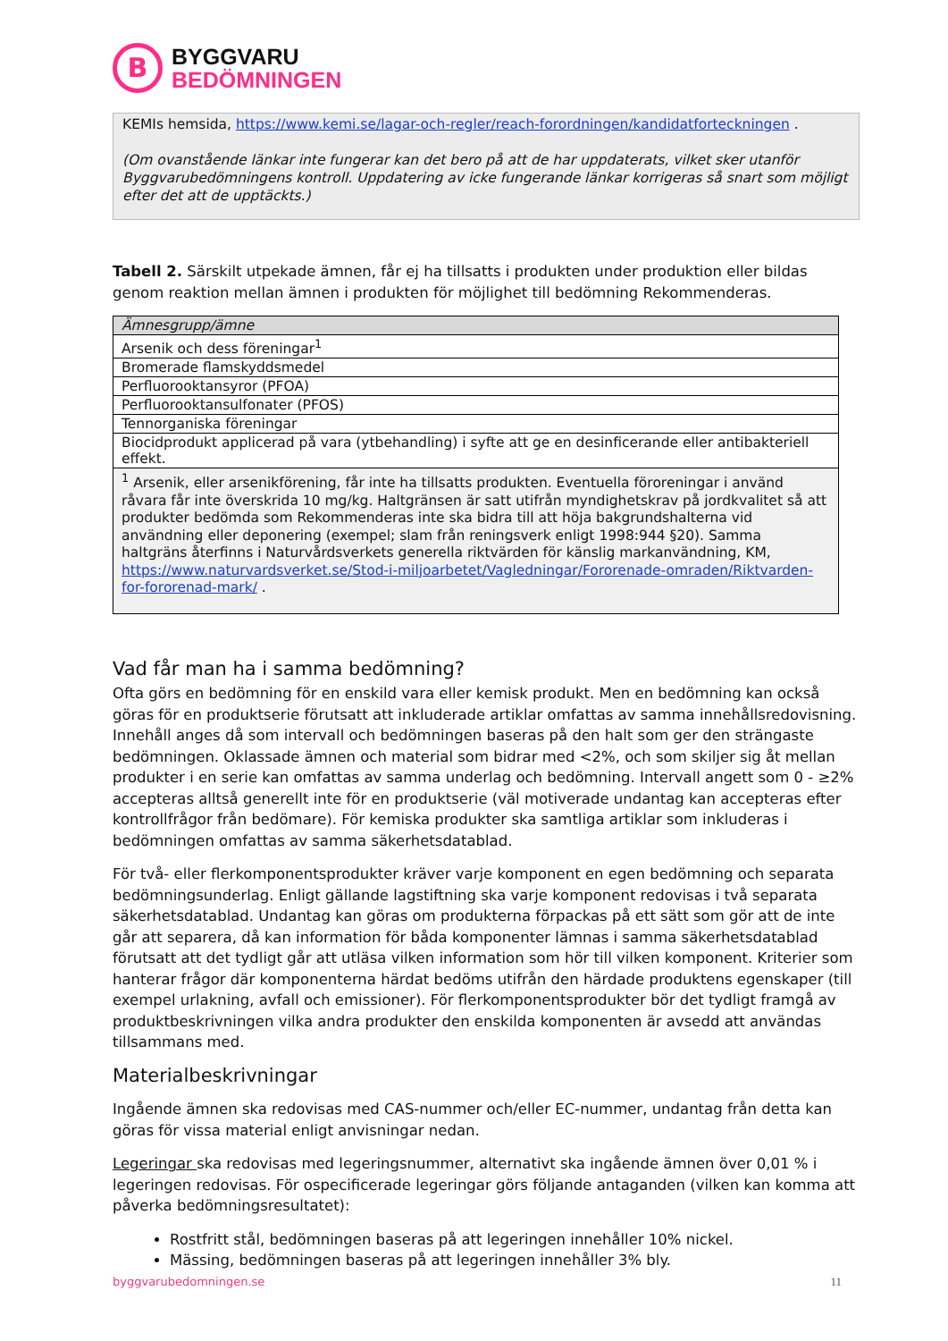B
BYGGVARU
BEDÖMNINGEN
KEMIs hemsida, https://www.kemi.se/lagar-och-regler/reach-forordningen/kandidatforteckningen .
(Om ovanstående länkar inte fungerar kan det bero på att de har uppdaterats, vilket sker utanför Byggvarubedömningens kontroll. Uppdatering av icke fungerande länkar korrigeras så snart som möjligt efter det att de upptäckts.)
Tabell 2. Särskilt utpekade ämnen, får ej ha tillsatts i produkten under produktion eller bildas genom reaktion mellan ämnen i produkten för möjlighet till bedömning Rekommenderas.
| Ämnesgrupp/ämne |
| --- |
| Arsenik och dess föreningar<sup>1</sup> |
| Bromerade flamskyddsmedel |
| Perfluorooktansyror (PFOA) |
| Perfluorooktansulfonater (PFOS) |
| Tennorganiska föreningar |
| Biocidprodukt applicerad på vara (ytbehandling) i syfte att ge en desinficerande eller antibakteriell effekt. |
| <sup>1</sup> Arsenik, eller arsenikförening, får inte ha tillsatts produkten. Eventuella föroreningar i använd råvara får inte överskrida 10 mg/kg. Haltgränsen är satt utifrån myndighetskrav på jordkvalitet så att produkter bedömda som Rekommenderas inte ska bidra till att höja bakgrundshalterna vid användning eller deponering (exempel; slam från reningsverk enligt 1998:944 §20). Samma haltgräns återfinns i Naturvårdsverkets generella riktvärden för känslig markanvändning, KM, https://www.naturvardsverket.se/Stod-i-miljoarbetet/Vagledningar/Fororenade-omraden/Riktvarden-for-fororenad-mark/ . |
Vad får man ha i samma bedömning?
Ofta görs en bedömning för en enskild vara eller kemisk produkt. Men en bedömning kan också göras för en produktserie förutsatt att inkluderade artiklar omfattas av samma innehållsredovisning. Innehåll anges då som intervall och bedömningen baseras på den halt som ger den strängaste bedömningen. Oklassade ämnen och material som bidrar med <2%, och som skiljer sig åt mellan produkter i en serie kan omfattas av samma underlag och bedömning. Intervall angett som 0 - ≥2% accepteras alltså generellt inte för en produktserie (väl motiverade undantag kan accepteras efter kontrollfrågor från bedömare). För kemiska produkter ska samtliga artiklar som inkluderas i bedömningen omfattas av samma säkerhetsdatablad.
För två- eller flerkomponentsprodukter kräver varje komponent en egen bedömning och separata bedömningsunderlag. Enligt gällande lagstiftning ska varje komponent redovisas i två separata säkerhetsdatablad. Undantag kan göras om produkterna förpackas på ett sätt som gör att de inte går att separera, då kan information för båda komponenter lämnas i samma säkerhetsdatablad förutsatt att det tydligt går att utläsa vilken information som hör till vilken komponent. Kriterier som hanterar frågor där komponenterna härdat bedöms utifrån den härdade produktens egenskaper (till exempel urlakning, avfall och emissioner). För flerkomponentsprodukter bör det tydligt framgå av produktbeskrivningen vilka andra produkter den enskilda komponenten är avsedd att användas tillsammans med.
Materialbeskrivningar
Ingående ämnen ska redovisas med CAS-nummer och/eller EC-nummer, undantag från detta kan göras för vissa material enligt anvisningar nedan.
Legeringar ska redovisas med legeringsnummer, alternativt ska ingående ämnen över 0,01 % i legeringen redovisas. För ospecificerade legeringar görs följande antaganden (vilken kan komma att påverka bedömningsresultatet):
Rostfritt stål, bedömningen baseras på att legeringen innehåller 10% nickel.
Mässing, bedömningen baseras på att legeringen innehåller 3% bly.
byggvarubedomningen.se 11